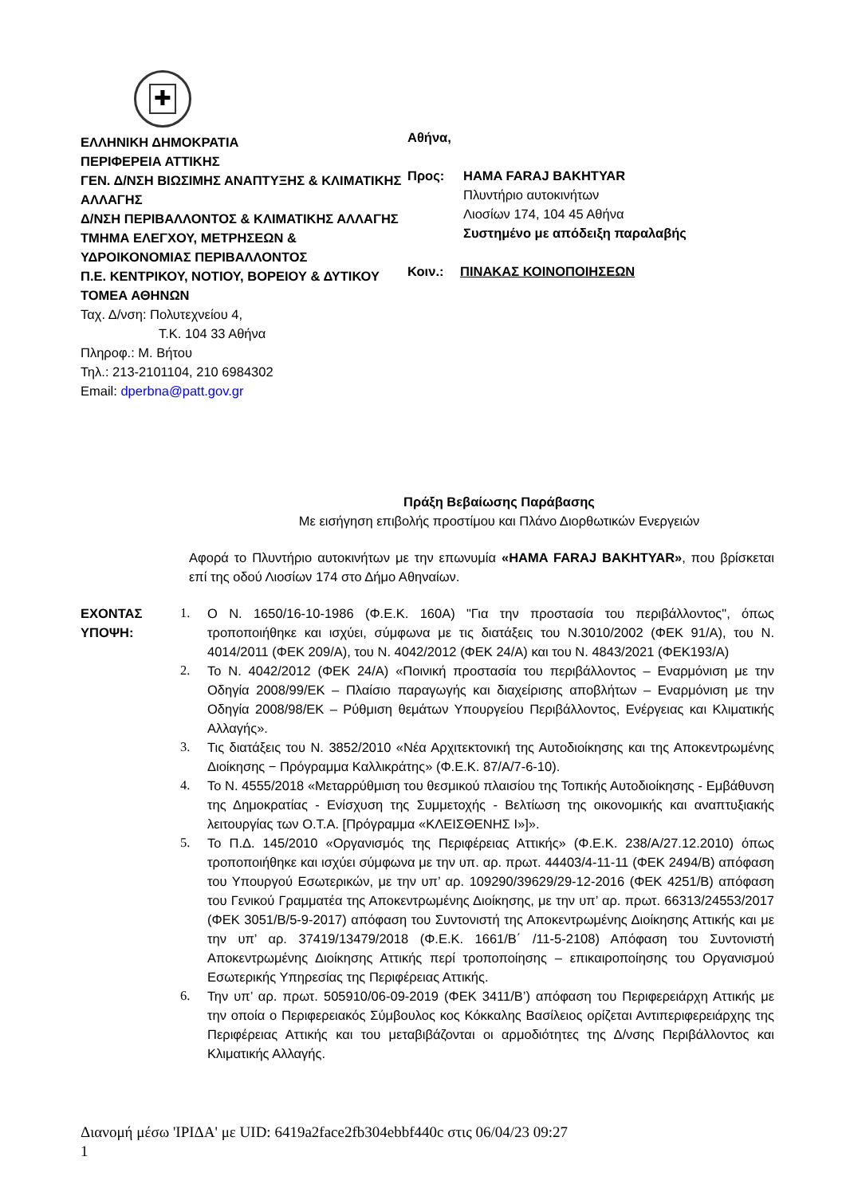✚
ΕΛΛΗΝΙΚΗ ΔΗΜΟΚΡΑΤΙΑ
ΠΕΡΙΦΕΡΕΙΑ ΑΤΤΙΚΗΣ
ΓΕΝ. Δ/ΝΣΗ ΒΙΩΣΙΜΗΣ ΑΝΑΠΤΥΞΗΣ & ΚΛΙΜΑΤΙΚΗΣ ΑΛΛΑΓΗΣ
Δ/ΝΣΗ ΠΕΡΙΒΑΛΛΟΝΤΟΣ & ΚΛΙΜΑΤΙΚΗΣ ΑΛΛΑΓΗΣ
ΤΜΗΜΑ ΕΛΕΓΧΟΥ, ΜΕΤΡΗΣΕΩΝ & ΥΔΡΟΙΚΟΝΟΜΙΑΣ ΠΕΡΙΒΑΛΛΟΝΤΟΣ
Π.Ε. ΚΕΝΤΡΙΚΟΥ, ΝΟΤΙΟΥ, ΒΟΡΕΙΟΥ & ΔΥΤΙΚΟΥ ΤΟΜΕΑ ΑΘΗΝΩΝ
Ταχ. Δ/νση: Πολυτεχνείου 4,
Τ.Κ. 104 33 Αθήνα
Πληροφ.: Μ. Βήτου
Τηλ.: 213-2101104, 210 6984302
Email: dperbna@patt.gov.gr
Αθήνα,
Προς: HAMA FARAJ BAKHTYAR
Πλυντήριο αυτοκινήτων
Λιοσίων 174, 104 45 Αθήνα
Συστημένο με απόδειξη παραλαβής
Κοιν.: ΠΙΝΑΚΑΣ ΚΟΙΝΟΠΟΙΗΣΕΩΝ
Πράξη Βεβαίωσης Παράβασης
Με εισήγηση επιβολής προστίμου και Πλάνο Διορθωτικών Ενεργειών
Αφορά το Πλυντήριο αυτοκινήτων με την επωνυμία «HAMA FARAJ BAKHTYAR», που βρίσκεται επί της οδού Λιοσίων 174 στο Δήμο Αθηναίων.
ΕΧΟΝΤΑΣ
ΥΠΟΨΗ:
1. Ο Ν. 1650/16-10-1986 (Φ.Ε.Κ. 160Α) "Για την προστασία του περιβάλλοντος", όπως τροποποιήθηκε και ισχύει, σύμφωνα με τις διατάξεις του Ν.3010/2002 (ΦΕΚ 91/Α), του Ν. 4014/2011 (ΦΕΚ 209/Α), του Ν. 4042/2012 (ΦΕΚ 24/Α) και του Ν. 4843/2021 (ΦΕΚ193/Α)
2. Το Ν. 4042/2012 (ΦΕΚ 24/Α) «Ποινική προστασία του περιβάλλοντος – Εναρμόνιση με την Οδηγία 2008/99/ΕΚ – Πλαίσιο παραγωγής και διαχείρισης αποβλήτων – Εναρμόνιση με την Οδηγία 2008/98/ΕΚ – Ρύθμιση θεμάτων Υπουργείου Περιβάλλοντος, Ενέργειας και Κλιματικής Αλλαγής».
3. Τις διατάξεις του Ν. 3852/2010 «Νέα Αρχιτεκτονική της Αυτοδιοίκησης και της Αποκεντρωμένης Διοίκησης − Πρόγραμμα Καλλικράτης» (Φ.Ε.Κ. 87/Α/7-6-10).
4. Το Ν. 4555/2018 «Μεταρρύθμιση του θεσμικού πλαισίου της Τοπικής Αυτοδιοίκησης - Εμβάθυνση της Δημοκρατίας - Ενίσχυση της Συμμετοχής - Βελτίωση της οικονομικής και αναπτυξιακής λειτουργίας των Ο.Τ.Α. [Πρόγραμμα «ΚΛΕΙΣΘΕΝΗΣ Ι»]».
5. Το Π.Δ. 145/2010 «Οργανισμός της Περιφέρειας Αττικής» (Φ.Ε.Κ. 238/Α/27.12.2010) όπως τροποποιήθηκε και ισχύει σύμφωνα με την υπ. αρ. πρωτ. 44403/4-11-11 (ΦΕΚ 2494/Β) απόφαση του Υπουργού Εσωτερικών, με την υπ’ αρ. 109290/39629/29-12-2016 (ΦΕΚ 4251/Β) απόφαση του Γενικού Γραμματέα της Αποκεντρωμένης Διοίκησης, με την υπ’ αρ. πρωτ. 66313/24553/2017 (ΦΕΚ 3051/Β/5-9-2017) απόφαση του Συντονιστή της Αποκεντρωμένης Διοίκησης Αττικής και με την υπ’ αρ. 37419/13479/2018 (Φ.Ε.Κ. 1661/Β΄ /11-5-2108) Απόφαση του Συντονιστή Αποκεντρωμένης Διοίκησης Αττικής περί τροποποίησης – επικαιροποίησης του Οργανισμού Εσωτερικής Υπηρεσίας της Περιφέρειας Αττικής.
6. Την υπ’ αρ. πρωτ. 505910/06-09-2019 (ΦΕΚ 3411/Β’) απόφαση του Περιφερειάρχη Αττικής με την οποία ο Περιφερειακός Σύμβουλος κος Κόκκαλης Βασίλειος ορίζεται Αντιπεριφερειάρχης της Περιφέρειας Αττικής και του μεταβιβάζονται οι αρμοδιότητες της Δ/νσης Περιβάλλοντος και Κλιματικής Αλλαγής.
Διανομή μέσω 'ΙΡΙΔΑ' με UID: 6419a2face2fb304ebbf440c στις 06/04/23 09:27
1